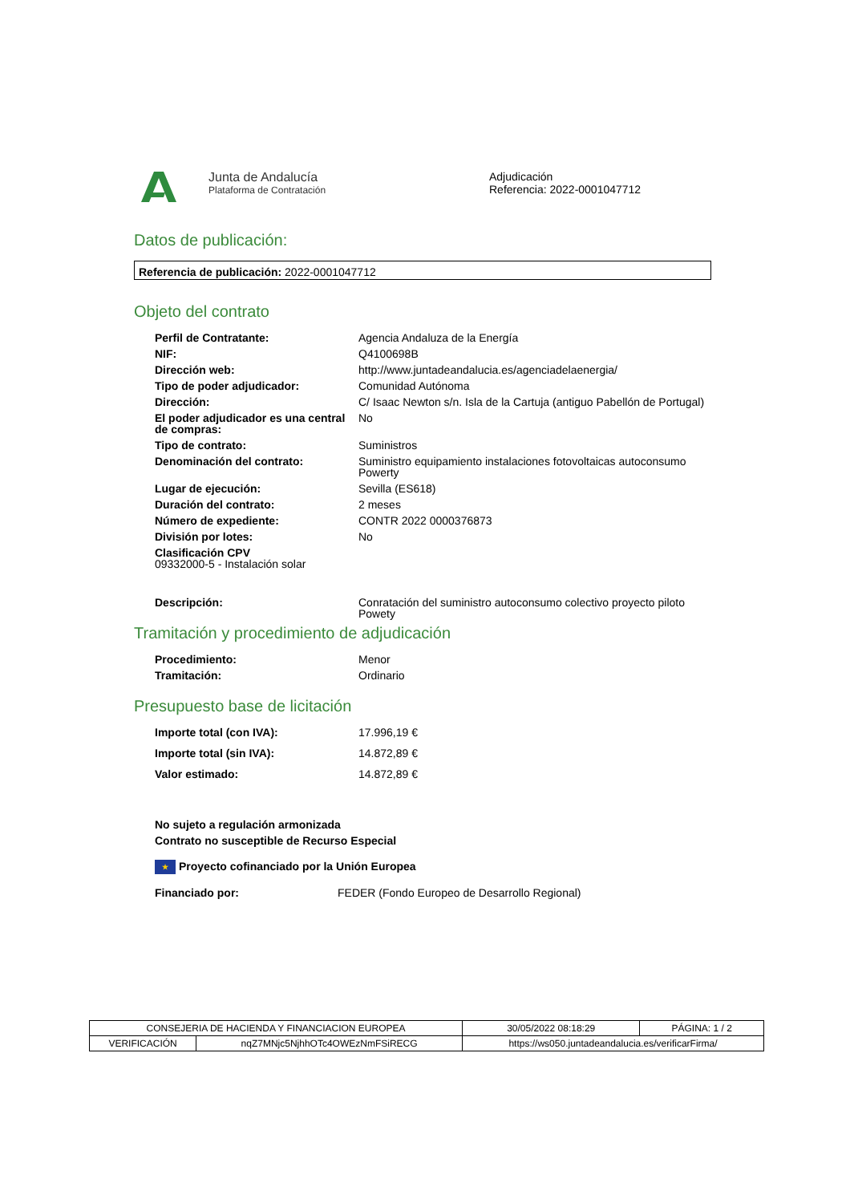Junta de Andalucía
Plataforma de Contratación
Adjudicación
Referencia: 2022-0001047712
Datos de publicación:
Referencia de publicación: 2022-0001047712
Objeto del contrato
| Perfil de Contratante: | Agencia Andaluza de la Energía |
| NIF: | Q4100698B |
| Dirección web: | http://www.juntadeandalucia.es/agenciadelaenergia/ |
| Tipo de poder adjudicador: | Comunidad Autónoma |
| Dirección: | C/ Isaac Newton s/n. Isla de la Cartuja (antiguo Pabellón de Portugal) |
| El poder adjudicador es una central de compras: | No |
| Tipo de contrato: | Suministros |
| Denominación del contrato: | Suministro equipamiento instalaciones fotovoltaicas autoconsumo Powerty |
| Lugar de ejecución: | Sevilla (ES618) |
| Duración del contrato: | 2 meses |
| Número de expediente: | CONTR 2022 0000376873 |
| División por lotes: | No |
| Clasificación CPV 09332000-5 - Instalación solar | |
| Descripción: | Conratación del suministro autoconsumo colectivo proyecto piloto Powety |
Tramitación y procedimiento de adjudicación
| Procedimiento: | Menor |
| Tramitación: | Ordinario |
Presupuesto base de licitación
| Importe total (con IVA): | 17.996,19 € |
| Importe total (sin IVA): | 14.872,89 € |
| Valor estimado: | 14.872,89 € |
No sujeto a regulación armonizada
Contrato no susceptible de Recurso Especial
★ Proyecto cofinanciado por la Unión Europea
| Financiado por: | FEDER (Fondo Europeo de Desarrollo Regional) |
| CONSEJERIA DE HACIENDA Y FINANCIACION EUROPEA | | 30/05/2022 08:18:29 | PÁGINA: 1 / 2 |
| VERIFICACIÓN | nqZ7MNjc5NjhhOTc4OWEzNmFSiRECG | https://ws050.juntadeandalucia.es/verificarFirma/ | |